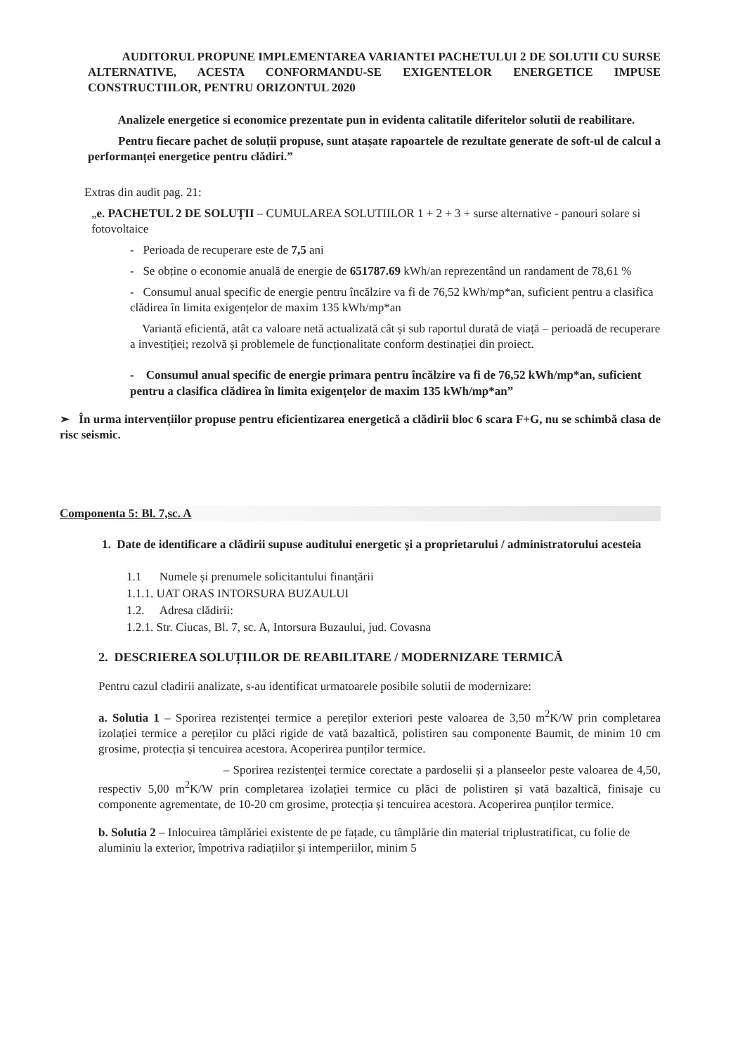AUDITORUL PROPUNE IMPLEMENTAREA VARIANTEI PACHETULUI 2 DE SOLUTII CU SURSE ALTERNATIVE, ACESTA CONFORMANDU-SE EXIGENTELOR ENERGETICE IMPUSE CONSTRUCTIILOR, PENTRU ORIZONTUL 2020
Analizele energetice si economice prezentate pun in evidenta calitatile diferitelor solutii de reabilitare.
Pentru fiecare pachet de soluții propuse, sunt atașate rapoartele de rezultate generate de soft-ul de calcul a performanței energetice pentru clădiri.”
Extras din audit pag. 21:
„e. PACHETUL 2 DE SOLUȚII – CUMULAREA SOLUTIILOR 1 + 2 + 3 + surse alternative - panouri solare si fotovoltaice
- Perioada de recuperare este de 7,5 ani
- Se obține o economie anuală de energie de 651787.69 kWh/an reprezentând un randament de 78,61 %
- Consumul anual specific de energie pentru încălzire va fi de 76,52 kWh/mp*an, suficient pentru a clasifica clădirea în limita exigențelor de maxim 135 kWh/mp*an
Variantă eficientă, atât ca valoare netă actualizată cât și sub raportul durată de viață – perioadă de recuperare a investiției; rezolvă și problemele de funcționalitate conform destinației din proiect.
- Consumul anual specific de energie primara pentru încălzire va fi de 76,52 kWh/mp*an, suficient pentru a clasifica clădirea în limita exigențelor de maxim 135 kWh/mp*an”
➢ În urma intervențiilor propuse pentru eficientizarea energetică a clădirii bloc 6 scara F+G, nu se schimbă clasa de risc seismic.
Componenta 5: Bl. 7,sc. A
1. Date de identificare a clădirii supuse auditului energetic și a proprietarului / administratorului acesteia
1.1 Numele și prenumele solicitantului finanțării
1.1.1. UAT ORAS INTORSURA BUZAULUI
1.2. Adresa clădirii:
1.2.1. Str. Ciucas, Bl. 7, sc. A, Intorsura Buzaului, jud. Covasna
2. DESCRIEREA SOLUȚIILOR DE REABILITARE / MODERNIZARE TERMICĂ
Pentru cazul cladirii analizate, s-au identificat urmatoarele posibile solutii de modernizare:
a. Solutia 1 – Sporirea rezistenței termice a pereților exteriori peste valoarea de 3,50 m<sup>2</sup>K/W prin completarea izolației termice a pereților cu plăci rigide de vată bazaltică, polistiren sau componente Baumit, de minim 10 cm grosime, protecția și tencuirea acestora. Acoperirea punților termice.
– Sporirea rezistenței termice corectate a pardoselii și a planseelor peste valoarea de 4,50, respectiv 5,00 m<sup>2</sup>K/W prin completarea izolației termice cu plăci de polistiren și vată bazaltică, finisaje cu componente agrementate, de 10-20 cm grosime, protecția și tencuirea acestora. Acoperirea punților termice.
b. Solutia 2 – Inlocuirea tâmplăriei existente de pe fațade, cu tâmplărie din material triplustratificat, cu folie de aluminiu la exterior, împotriva radiațiilor și intemperiilor, minim 5